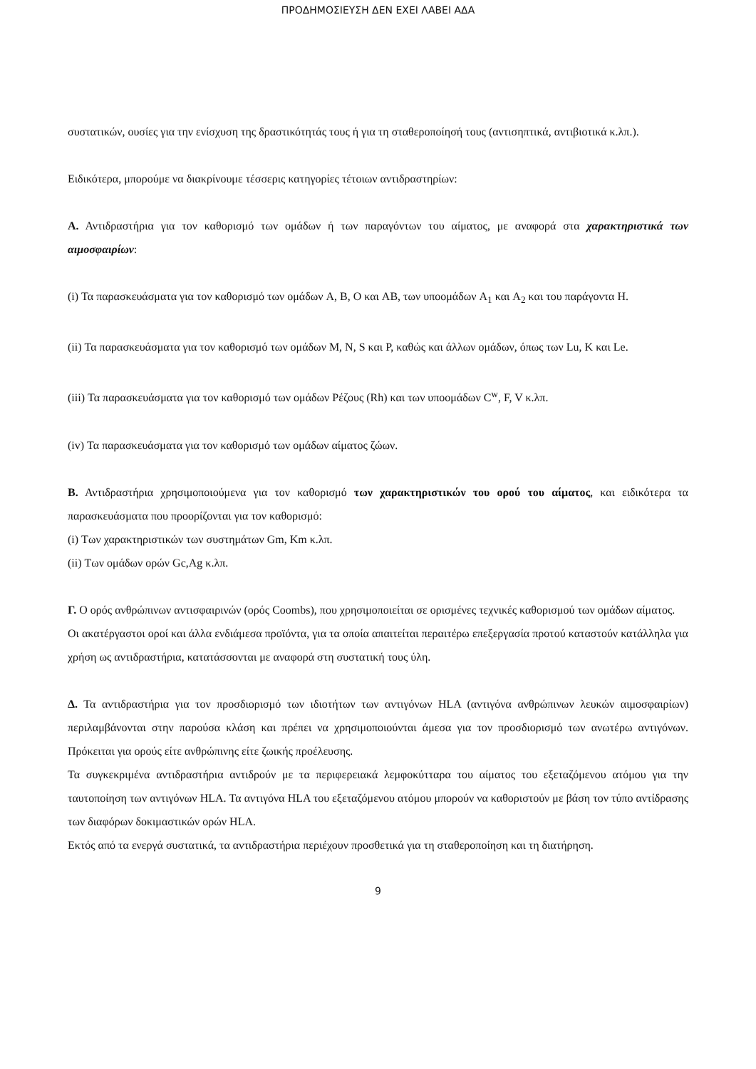ΠΡΟΔΗΜΟΣΙΕΥΣΗ ΔΕΝ ΕΧΕΙ ΛΑΒΕΙ ΑΔΑ
συστατικών, ουσίες για την ενίσχυση της δραστικότητάς τους ή για τη σταθεροποίησή τους (αντισηπτικά, αντιβιοτικά κ.λπ.).
Ειδικότερα, μπορούμε να διακρίνουμε τέσσερις κατηγορίες τέτοιων αντιδραστηρίων:
Α. Αντιδραστήρια για τον καθορισμό των ομάδων ή των παραγόντων του αίματος, με αναφορά στα χαρακτηριστικά των αιμοσφαιρίων:
(i) Τα παρασκευάσματα για τον καθορισμό των ομάδων A, B, O και AB, των υποομάδων A<sub>1</sub> και A<sub>2</sub> και του παράγοντα H.
(ii) Τα παρασκευάσματα για τον καθορισμό των ομάδων M, N, S και P, καθώς και άλλων ομάδων, όπως των Lu, K και Le.
(iii) Τα παρασκευάσματα για τον καθορισμό των ομάδων Ρέζους (Rh) και των υποομάδων C<sup>w</sup>, F, V κ.λπ.
(iv) Τα παρασκευάσματα για τον καθορισμό των ομάδων αίματος ζώων.
Β. Αντιδραστήρια χρησιμοποιούμενα για τον καθορισμό των χαρακτηριστικών του ορού του αίματος, και ειδικότερα τα παρασκευάσματα που προορίζονται για τον καθορισμό:
(i) Των χαρακτηριστικών των συστημάτων Gm, Km κ.λπ.
(ii) Των ομάδων ορών Gc,Ag κ.λπ.
Γ. Ο ορός ανθρώπινων αντισφαιρινών (ορός Coombs), που χρησιμοποιείται σε ορισμένες τεχνικές καθορισμού των ομάδων αίματος.
Οι ακατέργαστοι οροί και άλλα ενδιάμεσα προϊόντα, για τα οποία απαιτείται περαιτέρω επεξεργασία προτού καταστούν κατάλληλα για χρήση ως αντιδραστήρια, κατατάσσονται με αναφορά στη συστατική τους ύλη.
Δ. Τα αντιδραστήρια για τον προσδιορισμό των ιδιοτήτων των αντιγόνων HLA (αντιγόνα ανθρώπινων λευκών αιμοσφαιρίων) περιλαμβάνονται στην παρούσα κλάση και πρέπει να χρησιμοποιούνται άμεσα για τον προσδιορισμό των ανωτέρω αντιγόνων. Πρόκειται για ορούς είτε ανθρώπινης είτε ζωικής προέλευσης.
Τα συγκεκριμένα αντιδραστήρια αντιδρούν με τα περιφερειακά λεμφοκύτταρα του αίματος του εξεταζόμενου ατόμου για την ταυτοποίηση των αντιγόνων HLA. Τα αντιγόνα HLA του εξεταζόμενου ατόμου μπορούν να καθοριστούν με βάση τον τύπο αντίδρασης των διαφόρων δοκιμαστικών ορών HLA.
Εκτός από τα ενεργά συστατικά, τα αντιδραστήρια περιέχουν προσθετικά για τη σταθεροποίηση και τη διατήρηση.
9